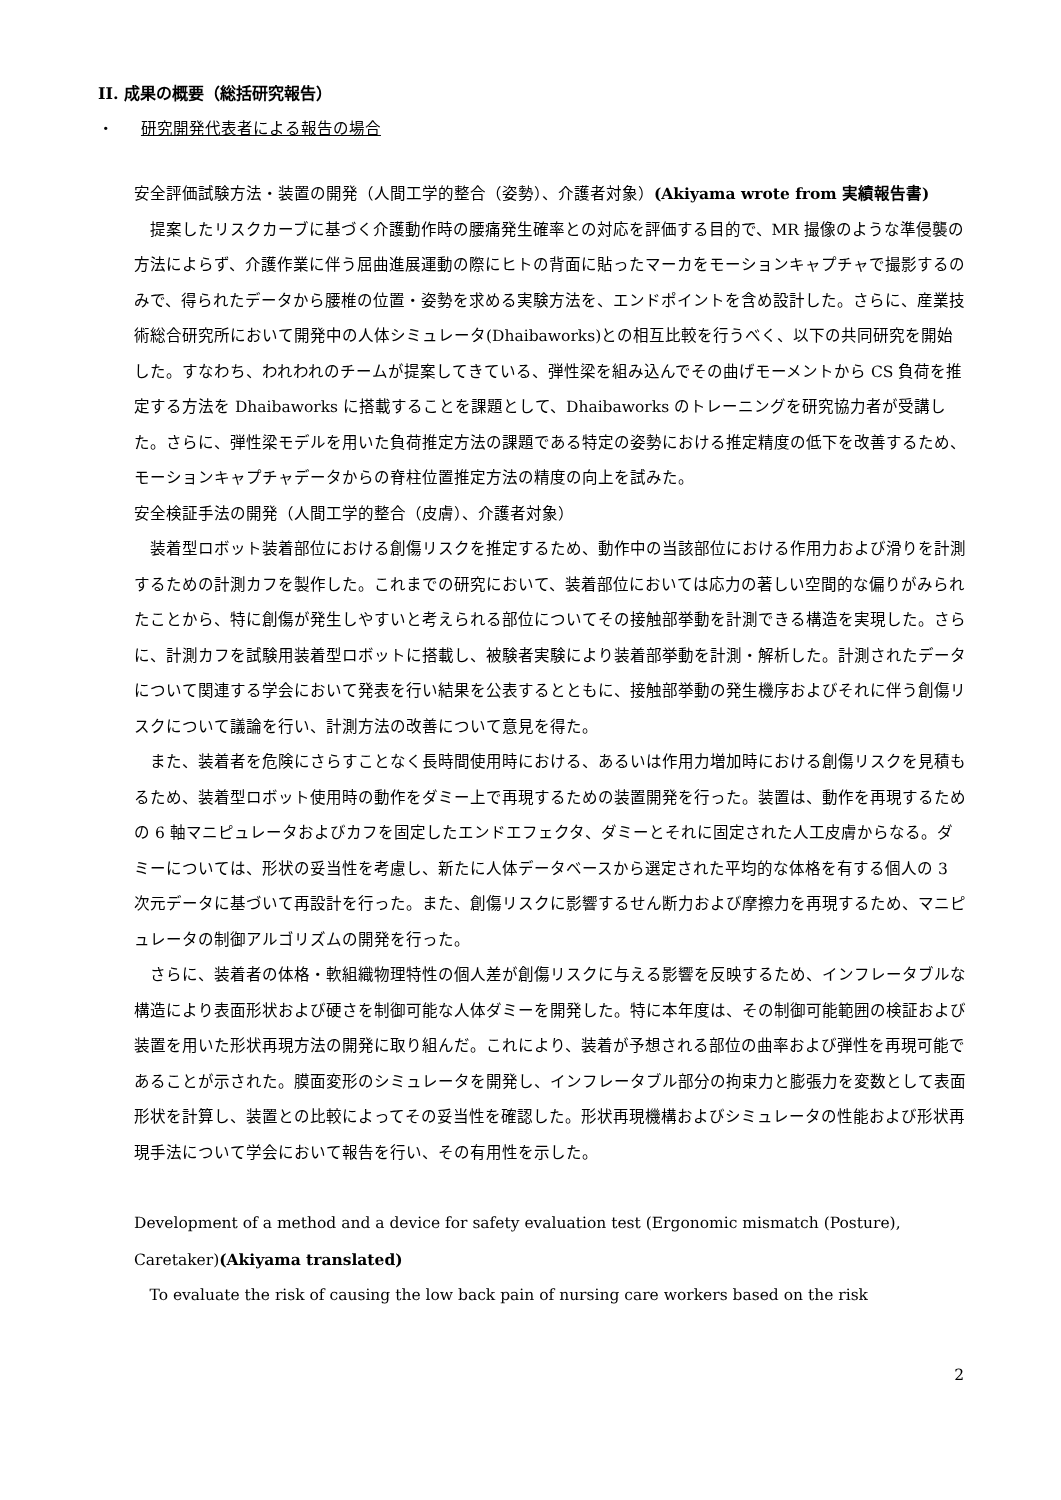II. 成果の概要（総括研究報告）
・ 研究開発代表者による報告の場合
安全評価試験方法・装置の開発（人間工学的整合（姿勢）、介護者対象）(Akiyama wrote from 実績報告書)
提案したリスクカーブに基づく介護動作時の腰痛発生確率との対応を評価する目的で、MR 撮像のような準侵襲の方法によらず、介護作業に伴う屈曲進展運動の際にヒトの背面に貼ったマーカをモーションキャプチャで撮影するのみで、得られたデータから腰椎の位置・姿勢を求める実験方法を、エンドポイントを含め設計した。さらに、産業技術総合研究所において開発中の人体シミュレータ(Dhaibaworks)との相互比較を行うべく、以下の共同研究を開始した。すなわち、われわれのチームが提案してきている、弾性梁を組み込んでその曲げモーメントから CS 負荷を推定する方法を Dhaibaworks に搭載することを課題として、Dhaibaworks のトレーニングを研究協力者が受講した。さらに、弾性梁モデルを用いた負荷推定方法の課題である特定の姿勢における推定精度の低下を改善するため、モーションキャプチャデータからの脊柱位置推定方法の精度の向上を試みた。
安全検証手法の開発（人間工学的整合（皮膚）、介護者対象）
装着型ロボット装着部位における創傷リスクを推定するため、動作中の当該部位における作用力および滑りを計測するための計測カフを製作した。これまでの研究において、装着部位においては応力の著しい空間的な偏りがみられたことから、特に創傷が発生しやすいと考えられる部位についてその接触部挙動を計測できる構造を実現した。さらに、計測カフを試験用装着型ロボットに搭載し、被験者実験により装着部挙動を計測・解析した。計測されたデータについて関連する学会において発表を行い結果を公表するとともに、接触部挙動の発生機序およびそれに伴う創傷リスクについて議論を行い、計測方法の改善について意見を得た。
また、装着者を危険にさらすことなく長時間使用時における、あるいは作用力増加時における創傷リスクを見積もるため、装着型ロボット使用時の動作をダミー上で再現するための装置開発を行った。装置は、動作を再現するための 6 軸マニピュレータおよびカフを固定したエンドエフェクタ、ダミーとそれに固定された人工皮膚からなる。ダミーについては、形状の妥当性を考慮し、新たに人体データベースから選定された平均的な体格を有する個人の 3 次元データに基づいて再設計を行った。また、創傷リスクに影響するせん断力および摩擦力を再現するため、マニピュレータの制御アルゴリズムの開発を行った。
さらに、装着者の体格・軟組織物理特性の個人差が創傷リスクに与える影響を反映するため、インフレータブルな構造により表面形状および硬さを制御可能な人体ダミーを開発した。特に本年度は、その制御可能範囲の検証および装置を用いた形状再現方法の開発に取り組んだ。これにより、装着が予想される部位の曲率および弾性を再現可能であることが示された。膜面変形のシミュレータを開発し、インフレータブル部分の拘束力と膨張力を変数として表面形状を計算し、装置との比較によってその妥当性を確認した。形状再現機構およびシミュレータの性能および形状再現手法について学会において報告を行い、その有用性を示した。
Development of a method and a device for safety evaluation test (Ergonomic mismatch (Posture), Caretaker)(Akiyama translated)
To evaluate the risk of causing the low back pain of nursing care workers based on the risk
2